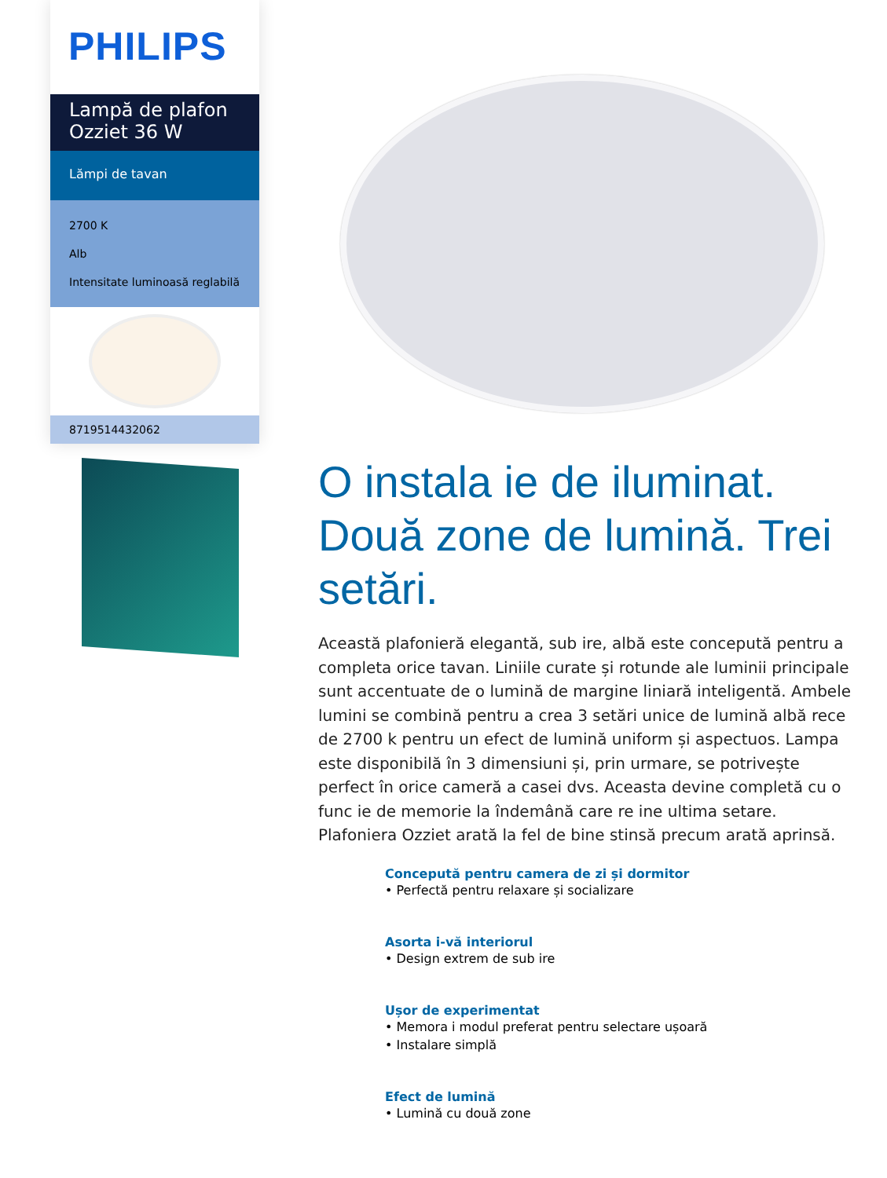PHILIPS
Lampă de plafon Ozziet 36 W
Lămpi de tavan
2700 K
Alb
Intensitate luminoasă reglabilă
8719514432062
O instala ie de iluminat. Două zone de lumină. Trei setări.
Această plafonieră elegantă, sub ire, albă este concepută pentru a completa orice tavan. Liniile curate și rotunde ale luminii principale sunt accentuate de o lumină de margine liniară inteligentă. Ambele lumini se combină pentru a crea 3 setări unice de lumină albă rece de 2700 k pentru un efect de lumină uniform și aspectuos. Lampa este disponibilă în 3 dimensiuni și, prin urmare, se potrivește perfect în orice cameră a casei dvs. Aceasta devine completă cu o func ie de memorie la îndemână care re ine ultima setare. Plafoniera Ozziet arată la fel de bine stinsă precum arată aprinsă.
Concepută pentru camera de zi și dormitor
• Perfectă pentru relaxare și socializare
Asorta i-vă interiorul
• Design extrem de sub ire
Ușor de experimentat
• Memora i modul preferat pentru selectare ușoară
• Instalare simplă
Efect de lumină
• Lumină cu două zone